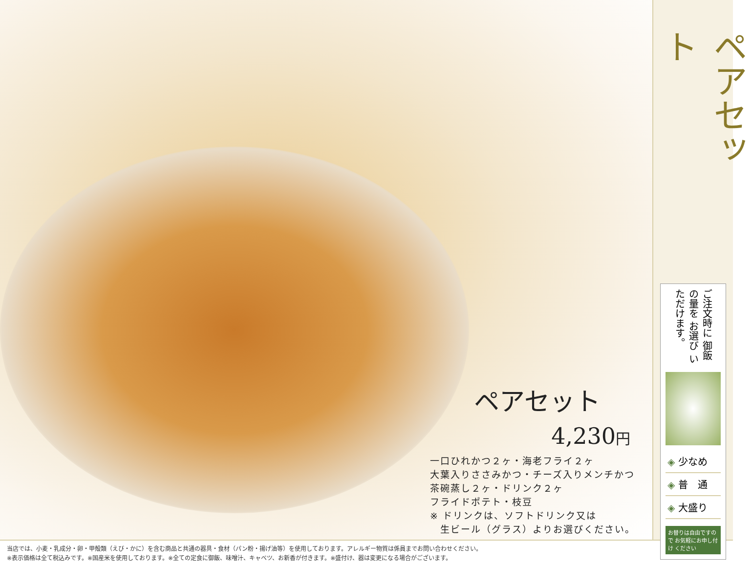ペアセット
4,230円
一口ひれかつ２ヶ・海老フライ２ヶ
大葉入りささみかつ・チーズ入りメンチかつ
茶碗蒸し２ヶ・ドリンク２ヶ
フライドポテト・枝豆
※ ドリンクは、ソフトドリンク又は
　生ビール（グラス）よりお選びください。
ペアセット
ご注文時に 御飯の量を お選び いただけます。
◈ 少なめ
◈ 普　通
◈ 大盛り
お替りは自由ですので お気軽にお申し付け ください
当店では、小麦・乳成分・卵・甲殻類（えび・かに）を含む商品と共通の器具・食材（パン粉・揚げ油等）を使用しております。アレルギー物質は係員までお問い合わせください。
※表示価格は全て税込みです。※国産米を使用しております。※全ての定食に御飯、味噌汁、キャベツ、お新香が付きます。※盛付け、器は変更になる場合がございます。